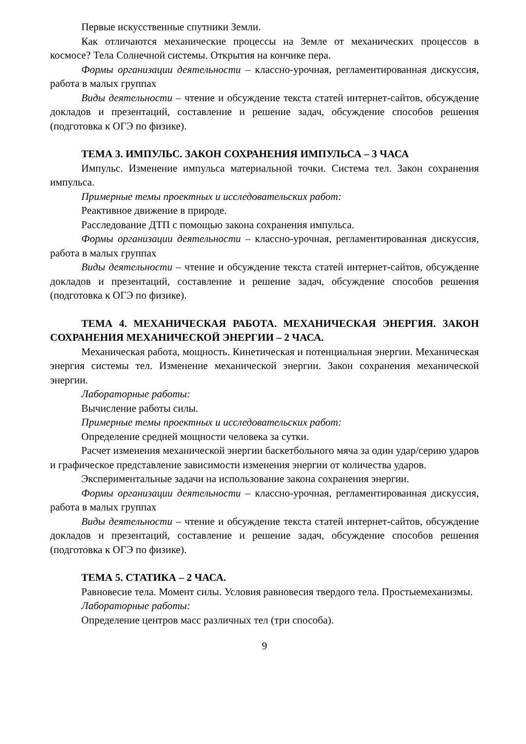Первые искусственные спутники Земли.
Как отличаются механические процессы на Земле от механических процессов в космосе? Тела Солнечной системы. Открытия на кончике пера.
Формы организации деятельности – классно-урочная, регламентированная дискуссия, работа в малых группах
Виды деятельности – чтение и обсуждение текста статей интернет-сайтов, обсуждение докладов и презентаций, составление и решение задач, обсуждение способов решения (подготовка к ОГЭ по физике).
ТЕМА 3. ИМПУЛЬС. ЗАКОН СОХРАНЕНИЯ ИМПУЛЬСА – 3 ЧАСА
Импульс. Изменение импульса материальной точки. Система тел. Закон сохранения импульса.
Примерные темы проектных и исследовательских работ:
Реактивное движение в природе.
Расследование ДТП с помощью закона сохранения импульса.
Формы организации деятельности – классно-урочная, регламентированная дискуссия, работа в малых группах
Виды деятельности – чтение и обсуждение текста статей интернет-сайтов, обсуждение докладов и презентаций, составление и решение задач, обсуждение способов решения (подготовка к ОГЭ по физике).
ТЕМА 4. МЕХАНИЧЕСКАЯ РАБОТА. МЕХАНИЧЕСКАЯ ЭНЕРГИЯ. ЗАКОН СОХРАНЕНИЯ МЕХАНИЧЕСКОЙ ЭНЕРГИИ – 2 ЧАСА.
Механическая работа, мощность. Кинетическая и потенциальная энергии. Механическая энергия системы тел. Изменение механической энергии. Закон сохранения механической энергии.
Лабораторные работы:
Вычисление работы силы.
Примерные темы проектных и исследовательских работ:
Определение средней мощности человека за сутки.
Расчет изменения механической энергии баскетбольного мяча за один удар/серию ударов и графическое представление зависимости изменения энергии от количества ударов.
Экспериментальные задачи на использование закона сохранения энергии.
Формы организации деятельности – классно-урочная, регламентированная дискуссия, работа в малых группах
Виды деятельности – чтение и обсуждение текста статей интернет-сайтов, обсуждение докладов и презентаций, составление и решение задач, обсуждение способов решения (подготовка к ОГЭ по физике).
ТЕМА 5. СТАТИКА – 2 ЧАСА.
Равновесие тела. Момент силы. Условия равновесия твердого тела. Простыемеханизмы.
Лабораторные работы:
Определение центров масс различных тел (три способа).
9